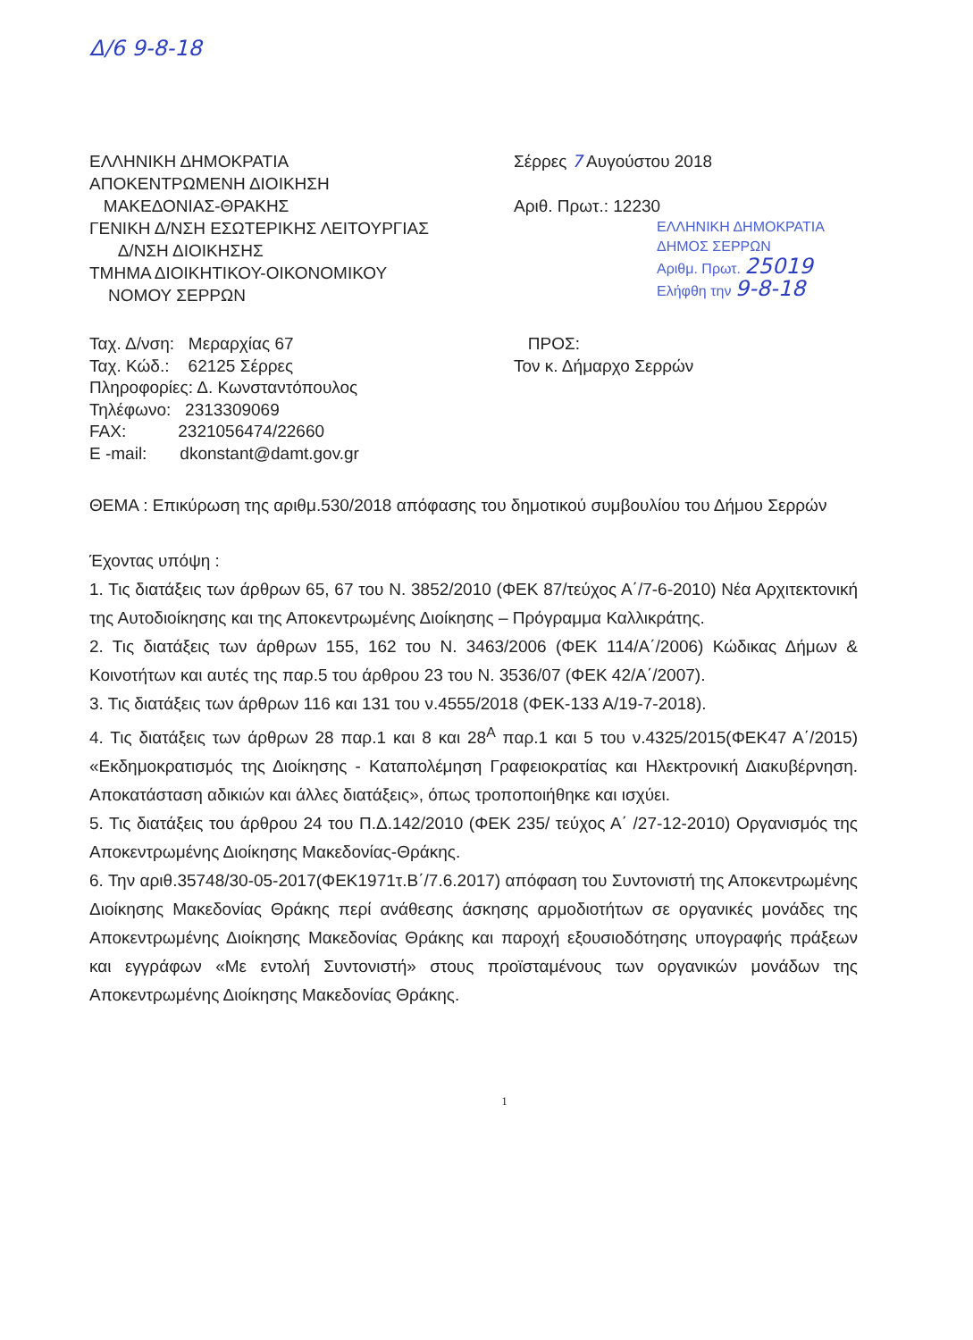Δ/6 9-8-18
ΕΛΛΗΝΙΚΗ ΔΗΜΟΚΡΑΤΙΑ
ΑΠΟΚΕΝΤΡΩΜΕΝΗ ΔΙΟΙΚΗΣΗ
ΜΑΚΕΔΟΝΙΑΣ-ΘΡΑΚΗΣ
ΓΕΝΙΚΗ Δ/ΝΣΗ ΕΣΩΤΕΡΙΚΗΣ ΛΕΙΤΟΥΡΓΙΑΣ
Δ/ΝΣΗ ΔΙΟΙΚΗΣΗΣ
ΤΜΗΜΑ ΔΙΟΙΚΗΤΙΚΟΥ-ΟΙΚΟΝΟΜΙΚΟΥ
ΝΟΜΟΥ ΣΕΡΡΩΝ
Σέρρες 7 Αυγούστου 2018
Αριθ. Πρωτ.: 12230
ΕΛΛΗΝΙΚΗ ΔΗΜΟΚΡΑΤΙΑ
ΔΗΜΟΣ ΣΕΡΡΩΝ
Αριθμ. Πρωτ. 25019
Ελήφθη την 9-8-18
Ταχ. Δ/νση: Μεραρχίας 67
Ταχ. Κώδ.: 62125 Σέρρες
Πληροφορίες: Δ. Κωνσταντόπουλος
Τηλέφωνο: 2313309069
FAX: 2321056474/22660
E -mail: dkonstant@damt.gov.gr
ΠΡΟΣ:
Τον κ. Δήμαρχο Σερρών
ΘΕΜΑ : Επικύρωση της αριθμ.530/2018 απόφασης του δημοτικού συμβουλίου του Δήμου Σερρών
Έχοντας υπόψη :
1. Τις διατάξεις των άρθρων 65, 67 του Ν. 3852/2010 (ΦΕΚ 87/τεύχος Α΄/7-6-2010) Νέα Αρχιτεκτονική της Αυτοδιοίκησης και της Αποκεντρωμένης Διοίκησης – Πρόγραμμα Καλλικράτης.
2. Τις διατάξεις των άρθρων 155, 162 του Ν. 3463/2006 (ΦΕΚ 114/Α΄/2006) Κώδικας Δήμων & Κοινοτήτων και αυτές της παρ.5 του άρθρου 23 του Ν. 3536/07 (ΦΕΚ 42/Α΄/2007).
3. Τις διατάξεις των άρθρων 116 και 131 του ν.4555/2018 (ΦΕΚ-133 Α/19-7-2018).
4. Τις διατάξεις των άρθρων 28 παρ.1 και 8 και 28<sup>Α</sup> παρ.1 και 5 του ν.4325/2015(ΦΕΚ47 Α΄/2015) «Εκδημοκρατισμός της Διοίκησης - Καταπολέμηση Γραφειοκρατίας και Ηλεκτρονική Διακυβέρνηση. Αποκατάσταση αδικιών και άλλες διατάξεις», όπως τροποποιήθηκε και ισχύει.
5. Τις διατάξεις του άρθρου 24 του Π.Δ.142/2010 (ΦΕΚ 235/ τεύχος Α΄ /27-12-2010) Οργανισμός της Αποκεντρωμένης Διοίκησης Μακεδονίας-Θράκης.
6. Την αριθ.35748/30-05-2017(ΦΕΚ1971τ.Β΄/7.6.2017) απόφαση του Συντονιστή της Αποκεντρωμένης Διοίκησης Μακεδονίας Θράκης περί ανάθεσης άσκησης αρμοδιοτήτων σε οργανικές μονάδες της Αποκεντρωμένης Διοίκησης Μακεδονίας Θράκης και παροχή εξουσιοδότησης υπογραφής πράξεων και εγγράφων «Με εντολή Συντονιστή» στους προϊσταμένους των οργανικών μονάδων της Αποκεντρωμένης Διοίκησης Μακεδονίας Θράκης.
1